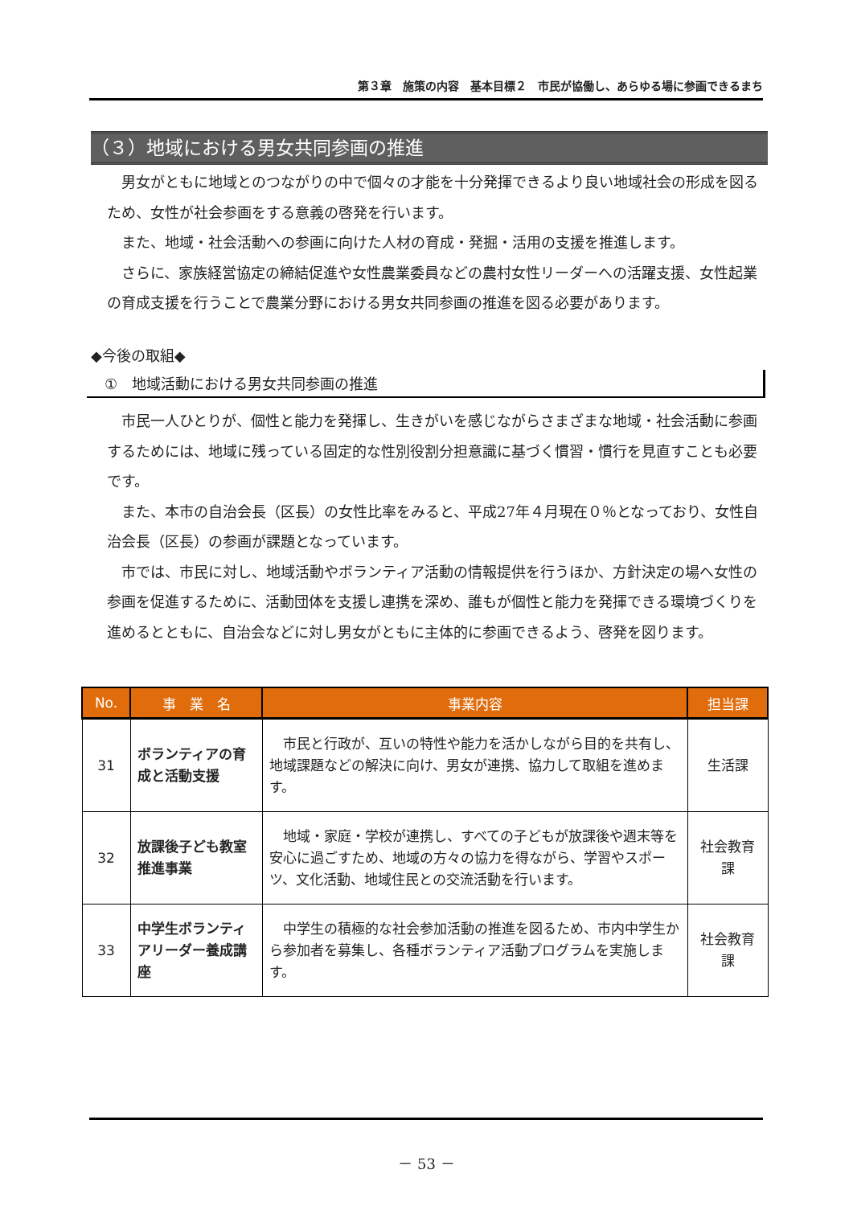第３章　施策の内容　基本目標２　市民が協働し、あらゆる場に参画できるまち
（３）地域における男女共同参画の推進
男女がともに地域とのつながりの中で個々の才能を十分発揮できるより良い地域社会の形成を図るため、女性が社会参画をする意義の啓発を行います。
また、地域・社会活動への参画に向けた人材の育成・発掘・活用の支援を推進します。
さらに、家族経営協定の締結促進や女性農業委員などの農村女性リーダーへの活躍支援、女性起業の育成支援を行うことで農業分野における男女共同参画の推進を図る必要があります。
◆今後の取組◆
①　地域活動における男女共同参画の推進
市民一人ひとりが、個性と能力を発揮し、生きがいを感じながらさまざまな地域・社会活動に参画するためには、地域に残っている固定的な性別役割分担意識に基づく慣習・慣行を見直すことも必要です。
また、本市の自治会長（区長）の女性比率をみると、平成27年４月現在０％となっており、女性自治会長（区長）の参画が課題となっています。
市では、市民に対し、地域活動やボランティア活動の情報提供を行うほか、方針決定の場へ女性の参画を促進するために、活動団体を支援し連携を深め、誰もが個性と能力を発揮できる環境づくりを進めるとともに、自治会などに対し男女がともに主体的に参画できるよう、啓発を図ります。
| No. | 事 業 名 | 事業内容 | 担当課 |
| --- | --- | --- | --- |
| 31 | ボランティアの育成と活動支援 | 市民と行政が、互いの特性や能力を活かしながら目的を共有し、地域課題などの解決に向け、男女が連携、協力して取組を進めます。 | 生活課 |
| 32 | 放課後子ども教室推進事業 | 地域・家庭・学校が連携し、すべての子どもが放課後や週末等を安心に過ごすため、地域の方々の協力を得ながら、学習やスポーツ、文化活動、地域住民との交流活動を行います。 | 社会教育課 |
| 33 | 中学生ボランティアリーダー養成講座 | 中学生の積極的な社会参加活動の推進を図るため、市内中学生から参加者を募集し、各種ボランティア活動プログラムを実施します。 | 社会教育課 |
－ 53 －